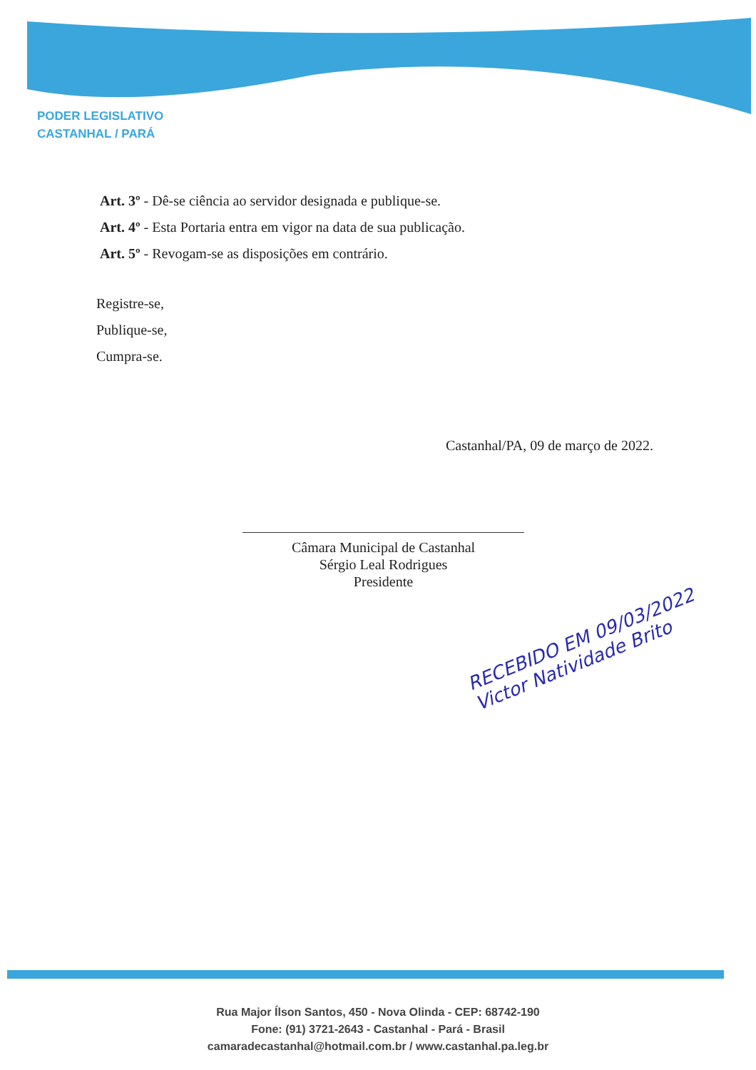PODER LEGISLATIVO
CASTANHAL / PARÁ
Art. 3º - Dê-se ciência ao servidor designada e publique-se.
Art. 4º - Esta Portaria entra em vigor na data de sua publicação.
Art. 5º - Revogam-se as disposições em contrário.
Registre-se,
Publique-se,
Cumpra-se.
Castanhal/PA, 09 de março de 2022.
Câmara Municipal de Castanhal
Sérgio Leal Rodrigues
Presidente
RECEBIDO EM 09/03/2022
Victor Natividade Brito
Rua Major Ílson Santos, 450 - Nova Olinda - CEP: 68742-190
Fone: (91) 3721-2643 - Castanhal - Pará - Brasil
camaradecastanhal@hotmail.com.br / www.castanhal.pa.leg.br